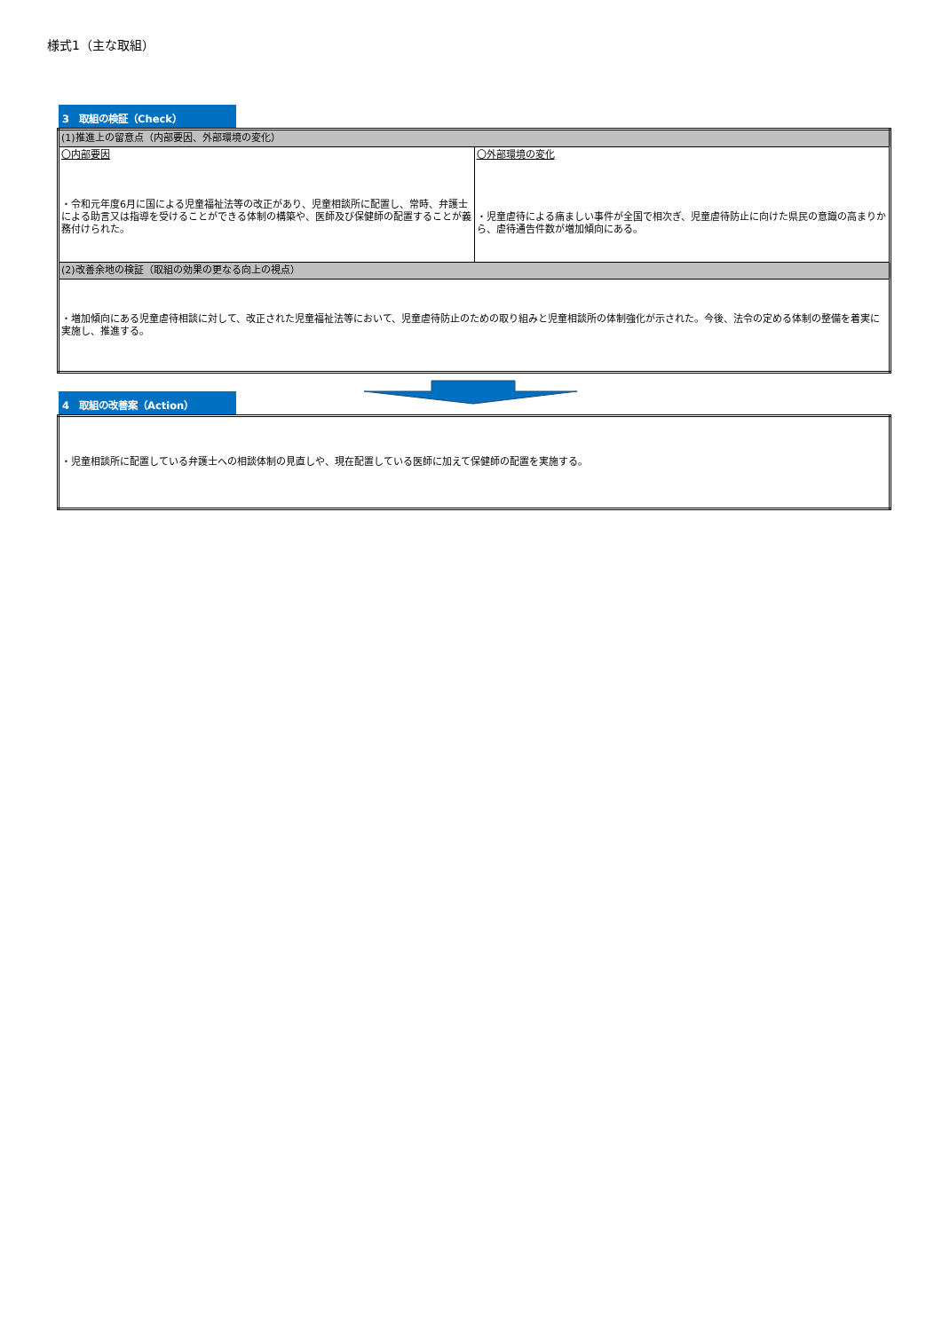様式1（主な取組）
3　取組の検証（Check）
| (1)推進上の留意点（内部要因、外部環境の変化） | |
| 〇内部要因 ・令和元年度6月に国による児童福祉法等の改正があり、児童相談所に配置し、常時、弁護士による助言又は指導を受けることができる体制の構築や、医師及び保健師の配置することが義務付けられた。 | 〇外部環境の変化 ・児童虐待による痛ましい事件が全国で相次ぎ、児童虐待防止に向けた県民の意識の高まりから、虐待通告件数が増加傾向にある。 |
| (2)改善余地の検証（取組の効果の更なる向上の視点） | |
| ・増加傾向にある児童虐待相談に対して、改正された児童福祉法等において、児童虐待防止のための取り組みと児童相談所の体制強化が示された。今後、法令の定める体制の整備を着実に実施し、推進する。 | |
4　取組の改善案（Action）
| ・児童相談所に配置している弁護士への相談体制の見直しや、現在配置している医師に加えて保健師の配置を実施する。 |